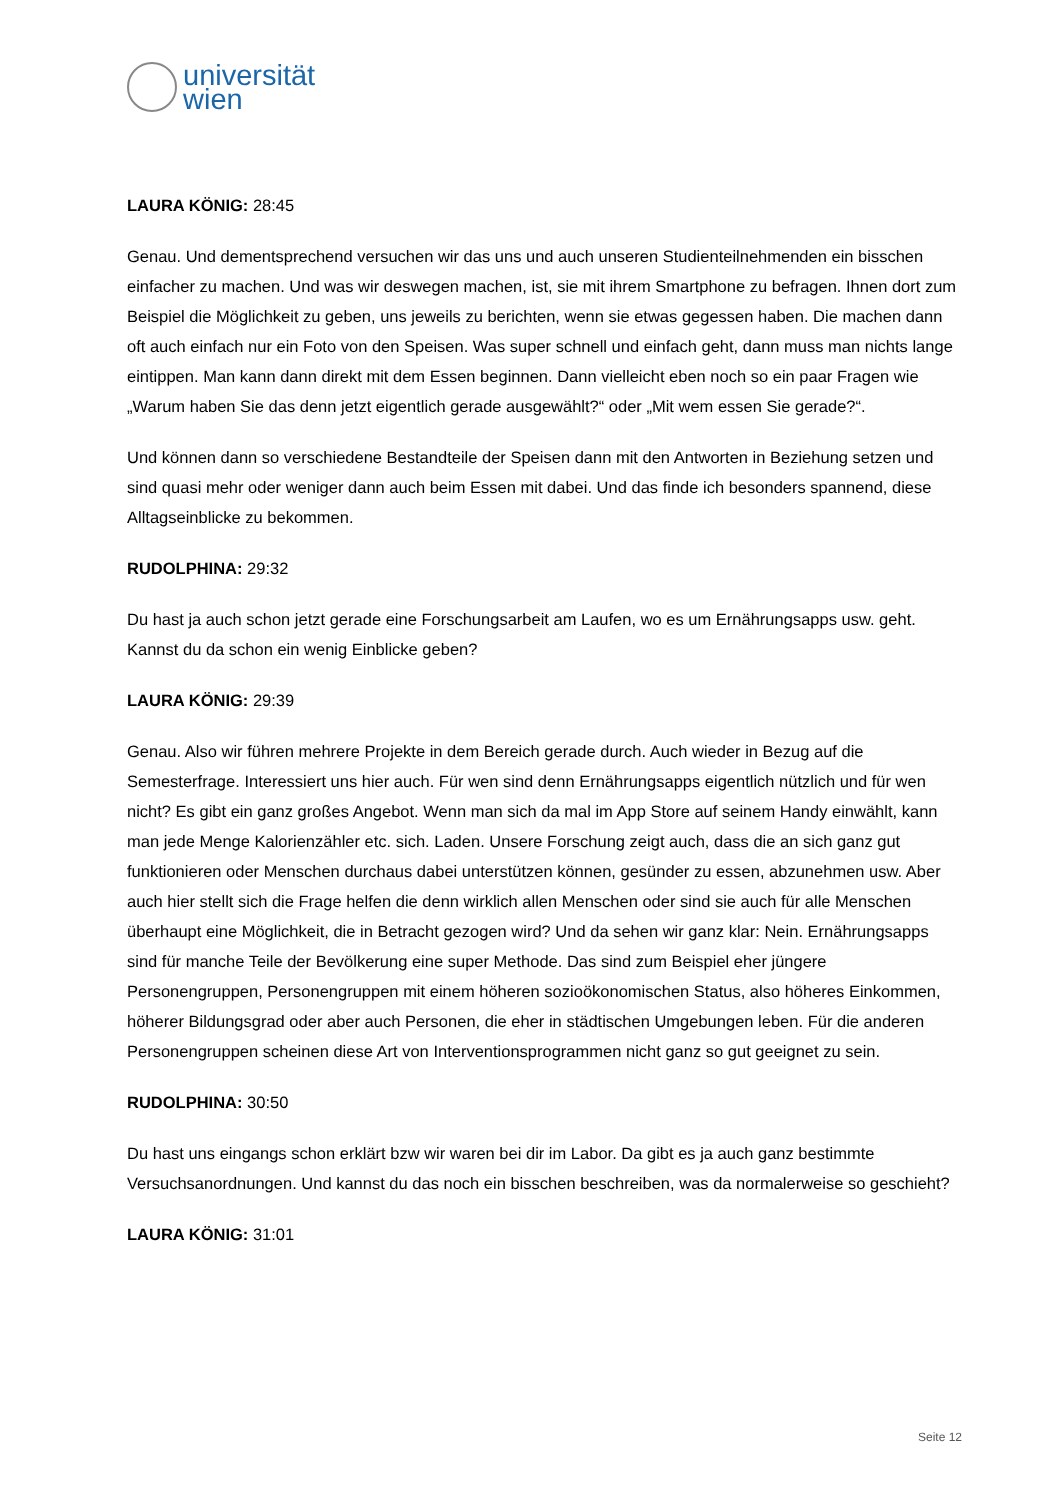universität
wien
LAURA KÖNIG: 28:45
Genau. Und dementsprechend versuchen wir das uns und auch unseren Studienteilnehmenden ein bisschen einfacher zu machen. Und was wir deswegen machen, ist, sie mit ihrem Smartphone zu befragen. Ihnen dort zum Beispiel die Möglichkeit zu geben, uns jeweils zu berichten, wenn sie etwas gegessen haben. Die machen dann oft auch einfach nur ein Foto von den Speisen. Was super schnell und einfach geht, dann muss man nichts lange eintippen. Man kann dann direkt mit dem Essen beginnen. Dann vielleicht eben noch so ein paar Fragen wie „Warum haben Sie das denn jetzt eigentlich gerade ausgewählt?“ oder „Mit wem essen Sie gerade?“.
Und können dann so verschiedene Bestandteile der Speisen dann mit den Antworten in Beziehung setzen und sind quasi mehr oder weniger dann auch beim Essen mit dabei. Und das finde ich besonders spannend, diese Alltagseinblicke zu bekommen.
RUDOLPHINA: 29:32
Du hast ja auch schon jetzt gerade eine Forschungsarbeit am Laufen, wo es um Ernährungsapps usw. geht. Kannst du da schon ein wenig Einblicke geben?
LAURA KÖNIG: 29:39
Genau. Also wir führen mehrere Projekte in dem Bereich gerade durch. Auch wieder in Bezug auf die Semesterfrage. Interessiert uns hier auch. Für wen sind denn Ernährungsapps eigentlich nützlich und für wen nicht? Es gibt ein ganz großes Angebot. Wenn man sich da mal im App Store auf seinem Handy einwählt, kann man jede Menge Kalorienzähler etc. sich. Laden. Unsere Forschung zeigt auch, dass die an sich ganz gut funktionieren oder Menschen durchaus dabei unterstützen können, gesünder zu essen, abzunehmen usw. Aber auch hier stellt sich die Frage helfen die denn wirklich allen Menschen oder sind sie auch für alle Menschen überhaupt eine Möglichkeit, die in Betracht gezogen wird? Und da sehen wir ganz klar: Nein. Ernährungsapps sind für manche Teile der Bevölkerung eine super Methode. Das sind zum Beispiel eher jüngere Personengruppen, Personengruppen mit einem höheren sozioökonomischen Status, also höheres Einkommen, höherer Bildungsgrad oder aber auch Personen, die eher in städtischen Umgebungen leben. Für die anderen Personengruppen scheinen diese Art von Interventionsprogrammen nicht ganz so gut geeignet zu sein.
RUDOLPHINA: 30:50
Du hast uns eingangs schon erklärt bzw wir waren bei dir im Labor. Da gibt es ja auch ganz bestimmte Versuchsanordnungen. Und kannst du das noch ein bisschen beschreiben, was da normalerweise so geschieht?
LAURA KÖNIG: 31:01
Seite 12